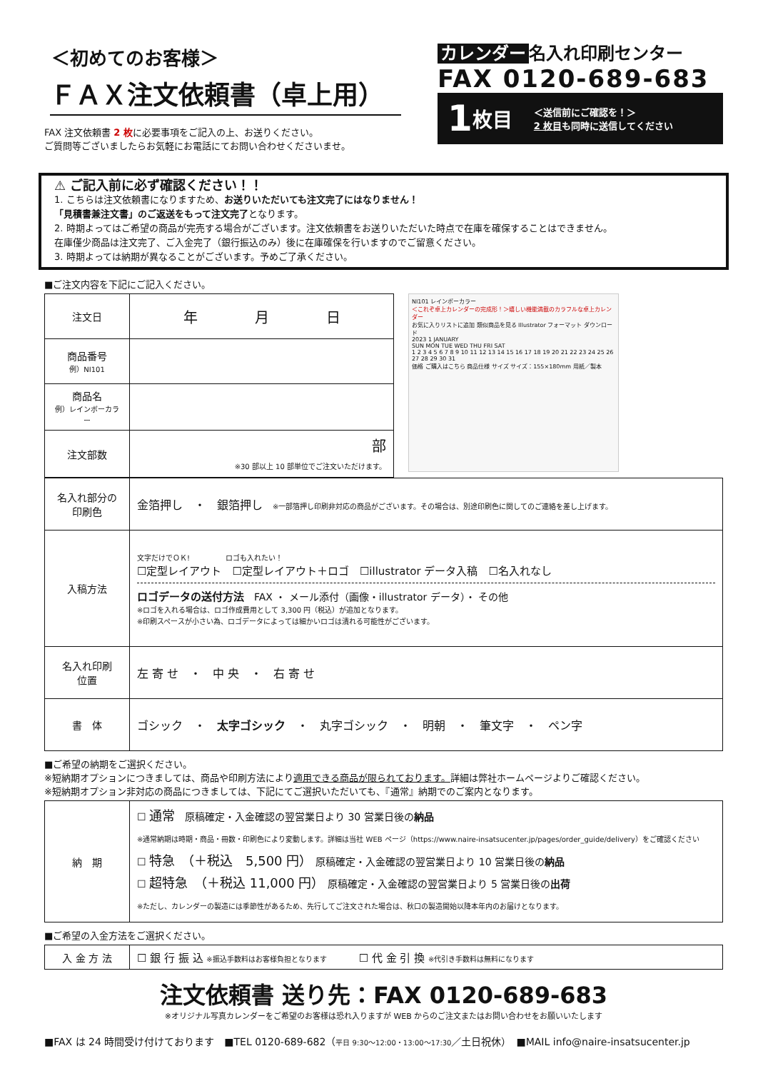＜初めてのお客様＞
ＦＡＸ注文依頼書（卓上用）
FAX 注文依頼書 2 枚に必要事項をご記入の上、お送りください。
ご質問等ございましたらお気軽にお電話にてお問い合わせくださいませ。
カレンダー 名入れ印刷センター
FAX 0120-689-683
1 枚目 ＜送信前にご確認を！＞
2 枚目も同時に送信してください
⚠ ご記入前に必ず確認ください！！
1. こちらは注文依頼書になりますため、お送りいただいても注文完了にはなりません！
「見積書兼注文書」のご返送をもって注文完了となります。
2. 時期よってはご希望の商品が完売する場合がございます。注文依頼書をお送りいただいた時点で在庫を確保することはできません。
在庫僅少商品は注文完了、ご入金完了（銀行振込のみ）後に在庫確保を行いますのでご留意ください。
3. 時期よっては納期が異なることがございます。予めご了承ください。
■ご注文内容を下記にご記入ください。
| 注文日 | 年 月 日 |
| 商品番号 例）NI101 | |
| 商品名 例）レインボーカラー | |
| 注文部数 | 部 ※30 部以上 10 部単位でご注文いただけます。 |
NI101 レインボーカラー
＜これぞ卓上カレンダーの完成形！＞嬉しい機能満載のカラフルな卓上カレンダー
お気に入りリストに追加 類似商品を見る Illustrator フォーマット ダウンロード
2023 1 JANUARY
SUN MON TUE WED THU FRI SAT
1 2 3 4 5 6 7 8 9 10 11 12 13 14 15 16 17 18 19 20 21 22 23 24 25 26 27 28 29 30 31
価格 ご購入はこちら 商品仕様 サイズ サイズ：155×180mm 用紙／製本
| 名入れ部分の 印刷色 | 金箔押し ・ 銀箔押し ※一部箔押し印刷非対応の商品がございます。その場合は、別途印刷色に関してのご連絡を差し上げます。 |
| 入稿方法 | 文字だけでＯＫ! ロゴも入れたい！ ☐定型レイアウト ☐定型レイアウト＋ロゴ ☐illustrator データ入稿 ☐名入れなし ロゴデータの送付方法 FAX ・ メール添付（画像・illustrator データ）・ その他 ※ロゴを入れる場合は、ロゴ作成費用として 3,300 円（税込）が追加となります。 ※印刷スペースが小さい為、ロゴデータによっては細かいロゴは潰れる可能性がございます。 |
| 名入れ印刷 位置 | 左 寄 せ ・ 中 央 ・ 右 寄 せ |
| 書 体 | ゴシック ・ 太字ゴシック ・ 丸字ゴシック ・ 明朝 ・ 筆文字 ・ ペン字 |
■ご希望の納期をご選択ください。
※短納期オプションにつきましては、商品や印刷方法により適用できる商品が限られております。詳細は弊社ホームページよりご確認ください。
※短納期オプション非対応の商品につきましては、下記にてご選択いただいても、『通常』納期でのご案内となります。
| 納 期 | ☐ 通常 原稿確定・入金確認の翌営業日より 30 営業日後の 納品 ※通常納期は時期・商品・冊数・印刷色により変動します。詳細は当社 WEB ページ（https://www.naire-insatsucenter.jp/pages/order_guide/delivery）をご確認ください ☐ 特急 （＋税込 5,500 円） 原稿確定・入金確認の翌営業日より 10 営業日後の 納品 ☐ 超特急 （＋税込 11,000 円） 原稿確定・入金確認の翌営業日より 5 営業日後の 出荷 ※ただし、カレンダーの製造には季節性があるため、先行してご注文された場合は、秋口の製造開始以降本年内のお届けとなります。 |
■ご希望の入金方法をご選択ください。
| 入 金 方 法 | ☐ 銀 行 振 込 ※振込手数料はお客様負担となります ☐ 代 金 引 換 ※代引き手数料は無料になります |
注文依頼書 送り先：FAX 0120-689-683
※オリジナル写真カレンダーをご希望のお客様は恐れ入りますが WEB からのご注文またはお問い合わせをお願いいたします
■FAX は 24 時間受け付けております　■TEL 0120-689-682（平日 9:30〜12:00・13:00〜17:30／土日祝休）　■MAIL info@naire-insatsucenter.jp